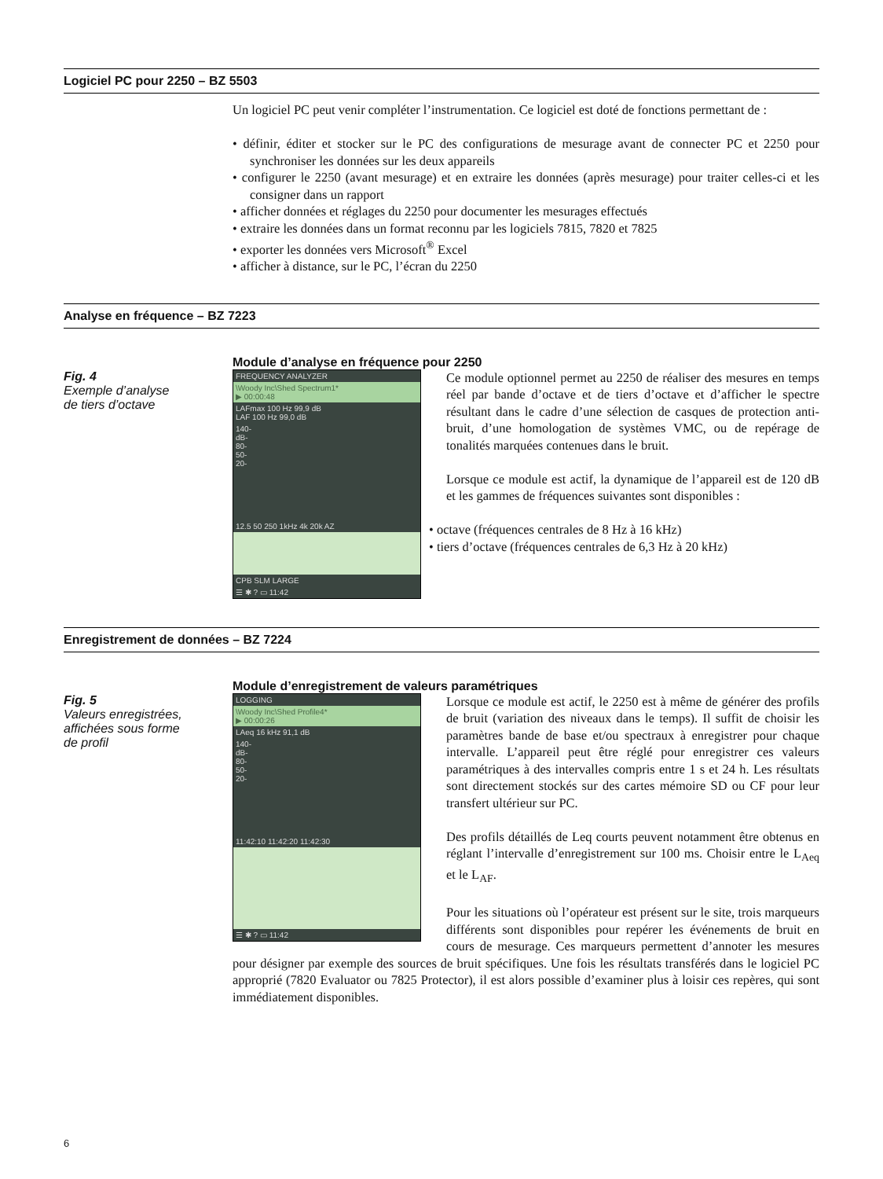Logiciel PC pour 2250 – BZ 5503
Un logiciel PC peut venir compléter l’instrumentation. Ce logiciel est doté de fonctions permettant de :
• définir, éditer et stocker sur le PC des configurations de mesurage avant de connecter PC et 2250 pour synchroniser les données sur les deux appareils
• configurer le 2250 (avant mesurage) et en extraire les données (après mesurage) pour traiter celles-ci et les consigner dans un rapport
• afficher données et réglages du 2250 pour documenter les mesurages effectués
• extraire les données dans un format reconnu par les logiciels 7815, 7820 et 7825
• exporter les données vers Microsoft<sup>®</sup> Excel
• afficher à distance, sur le PC, l’écran du 2250
Analyse en fréquence – BZ 7223
Fig. 4
Exemple d’analyse
de tiers d’octave
Module d’analyse en fréquence pour 2250
FREQUENCY ANALYZER
\Woody Inc\Shed Spectrum1*
▶ 00:00:48
LAFmax 100 Hz 99,9 dB
LAF 100 Hz 99,0 dB
140-
dB-
80-
50-
20-
12.5 50 250 1kHz 4k 20k AZ
CPB SLM LARGE
☰ ✱ ? ▭ 11:42
Ce module optionnel permet au 2250 de réaliser des mesures en temps réel par bande d’octave et de tiers d’octave et d’afficher le spectre résultant dans le cadre d’une sélection de casques de protection anti-bruit, d’une homologation de systèmes VMC, ou de repérage de tonalités marquées contenues dans le bruit.
Lorsque ce module est actif, la dynamique de l’appareil est de 120 dB et les gammes de fréquences suivantes sont disponibles :
• octave (fréquences centrales de 8 Hz à 16 kHz)
• tiers d’octave (fréquences centrales de 6,3 Hz à 20 kHz)
Enregistrement de données – BZ 7224
Fig. 5
Valeurs enregistrées,
affichées sous forme
de profil
Module d’enregistrement de valeurs paramétriques
LOGGING
\Woody Inc\Shed Profile4*
▶ 00:00:26
LAeq 16 kHz 91,1 dB
140-
dB-
80-
50-
20-
11:42:10 11:42:20 11:42:30
☰ ✱ ? ▭ 11:42
Lorsque ce module est actif, le 2250 est à même de générer des profils de bruit (variation des niveaux dans le temps). Il suffit de choisir les paramètres bande de base et/ou spectraux à enregistrer pour chaque intervalle. L’appareil peut être réglé pour enregistrer ces valeurs paramétriques à des intervalles compris entre 1 s et 24 h. Les résultats sont directement stockés sur des cartes mémoire SD ou CF pour leur transfert ultérieur sur PC.
Des profils détaillés de Leq courts peuvent notamment être obtenus en réglant l’intervalle d’enregistrement sur 100 ms. Choisir entre le L<sub>Aeq</sub> et le L<sub>AF</sub>.
Pour les situations où l’opérateur est présent sur le site, trois marqueurs différents sont disponibles pour repérer les événements de bruit en cours de mesurage. Ces marqueurs permettent d’annoter les mesures pour désigner par exemple des sources de bruit spécifiques. Une fois les résultats transférés dans le logiciel PC approprié (7820 Evaluator ou 7825 Protector), il est alors possible d’examiner plus à loisir ces repères, qui sont immédiatement disponibles.
6